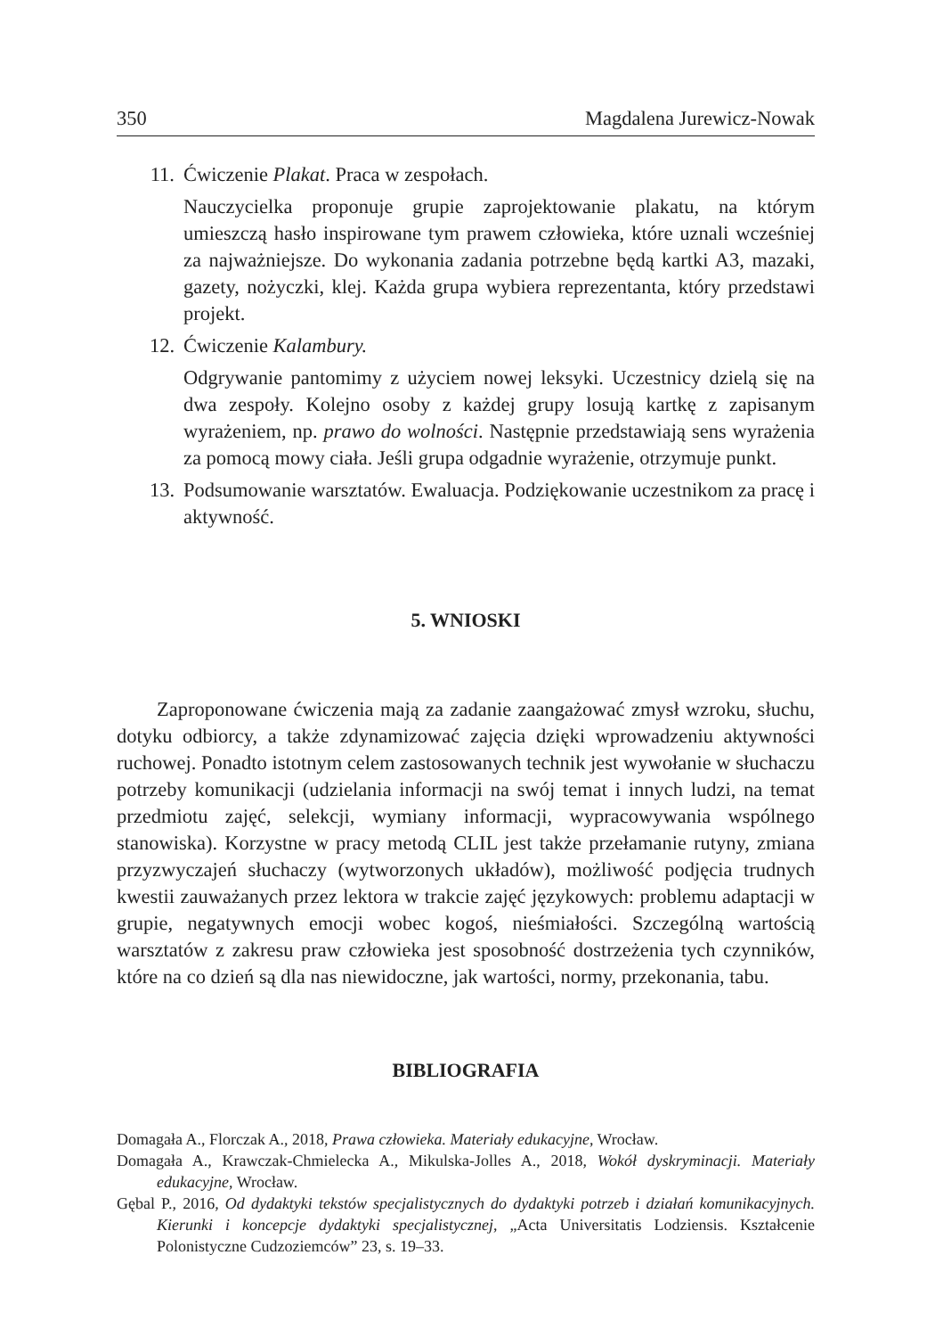350 Magdalena Jurewicz-Nowak
11. Ćwiczenie Plakat. Praca w zespołach.
Nauczycielka proponuje grupie zaprojektowanie plakatu, na którym umieszczą hasło inspirowane tym prawem człowieka, które uznali wcześniej za najważniejsze. Do wykonania zadania potrzebne będą kartki A3, mazaki, gazety, nożyczki, klej. Każda grupa wybiera reprezentanta, który przedstawi projekt.
12. Ćwiczenie Kalambury.
Odgrywanie pantomimy z użyciem nowej leksyki. Uczestnicy dzielą się na dwa zespoły. Kolejno osoby z każdej grupy losują kartkę z zapisanym wyrażeniem, np. prawo do wolności. Następnie przedstawiają sens wyrażenia za pomocą mowy ciała. Jeśli grupa odgadnie wyrażenie, otrzymuje punkt.
13. Podsumowanie warsztatów. Ewaluacja. Podziękowanie uczestnikom za pracę i aktywność.
5. WNIOSKI
Zaproponowane ćwiczenia mają za zadanie zaangażować zmysł wzroku, słuchu, dotyku odbiorcy, a także zdynamizować zajęcia dzięki wprowadzeniu aktywności ruchowej. Ponadto istotnym celem zastosowanych technik jest wywołanie w słuchaczu potrzeby komunikacji (udzielania informacji na swój temat i innych ludzi, na temat przedmiotu zajęć, selekcji, wymiany informacji, wypracowywania wspólnego stanowiska). Korzystne w pracy metodą CLIL jest także przełamanie rutyny, zmiana przyzwyczajeń słuchaczy (wytworzonych układów), możliwość podjęcia trudnych kwestii zauważanych przez lektora w trakcie zajęć językowych: problemu adaptacji w grupie, negatywnych emocji wobec kogoś, nieśmiałości. Szczególną wartością warsztatów z zakresu praw człowieka jest sposobność dostrzeżenia tych czynników, które na co dzień są dla nas niewidoczne, jak wartości, normy, przekonania, tabu.
BIBLIOGRAFIA
Domagała A., Florczak A., 2018, Prawa człowieka. Materiały edukacyjne, Wrocław.
Domagała A., Krawczak-Chmielecka A., Mikulska-Jolles A., 2018, Wokół dyskryminacji. Materiały edukacyjne, Wrocław.
Gębal P., 2016, Od dydaktyki tekstów specjalistycznych do dydaktyki potrzeb i działań komunikacyjnych. Kierunki i koncepcje dydaktyki specjalistycznej, „Acta Universitatis Lodziensis. Kształcenie Polonistyczne Cudzoziemców” 23, s. 19–33.